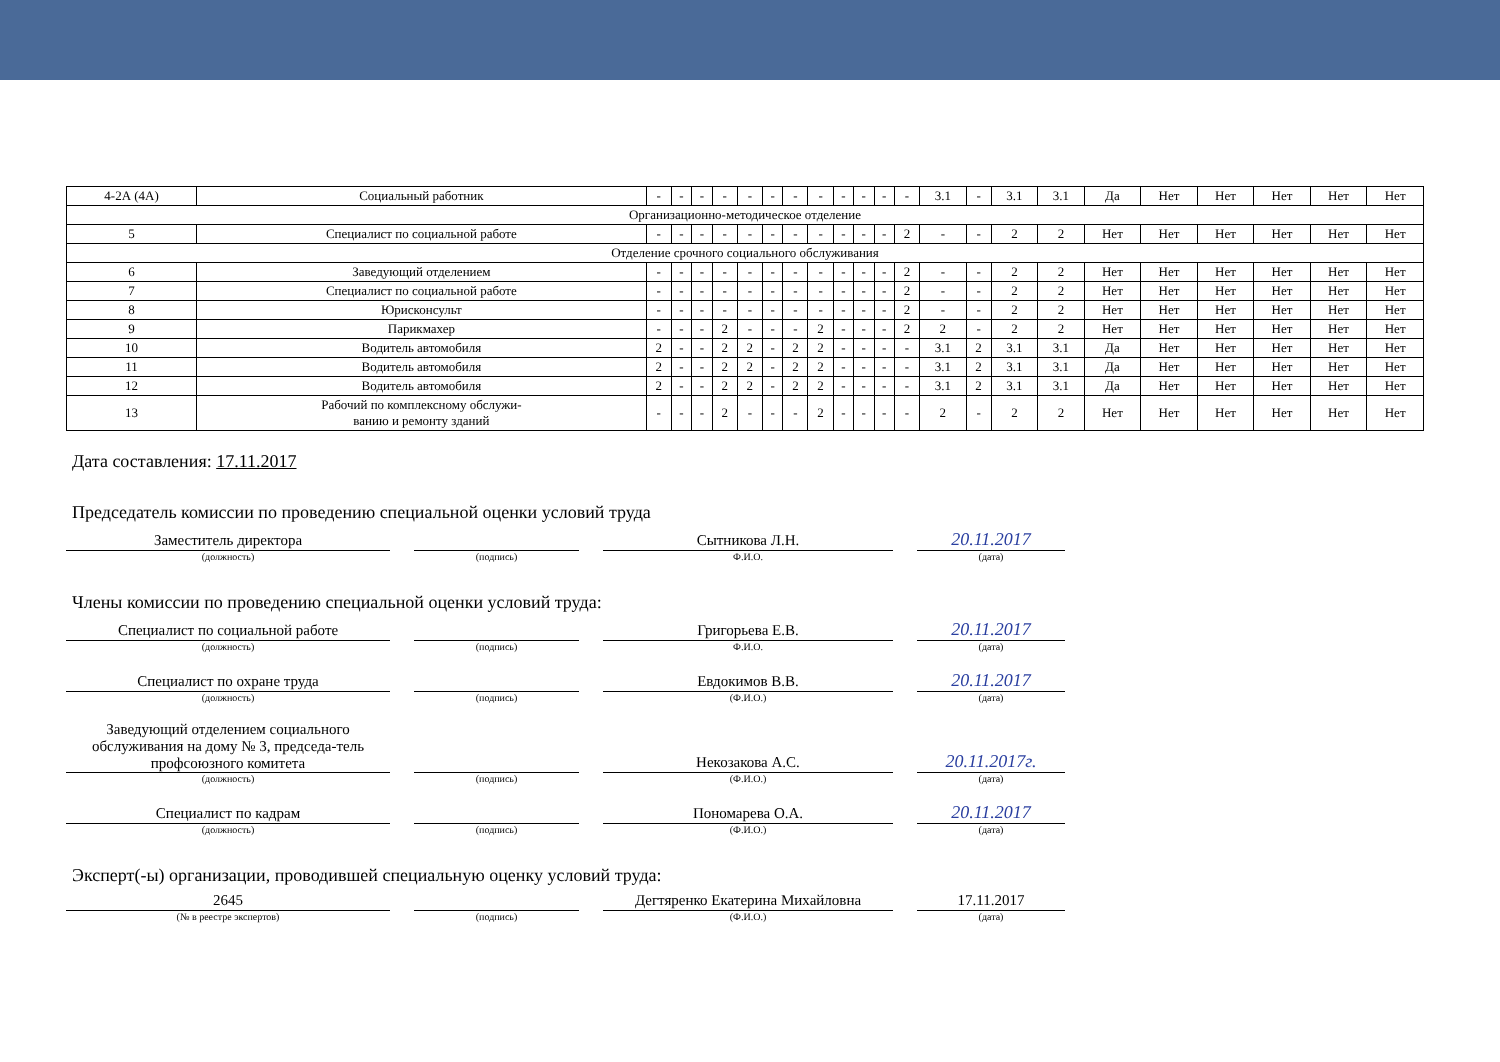| 4-2А (4А) | Социальный работник | - | - | - | - | - | - | - | - | - | - | - | - | 3.1 | - | 3.1 | 3.1 | Да | Нет | Нет | Нет | Нет | Нет |
| Организационно-методическое отделение | | | | | | | | | | | | | | | | | | | | | | | |
| 5 | Специалист по социальной работе | - | - | - | - | - | - | - | - | - | - | - | 2 | - | - | 2 | 2 | Нет | Нет | Нет | Нет | Нет | Нет |
| Отделение срочного социального обслуживания | | | | | | | | | | | | | | | | | | | | | | | |
| 6 | Заведующий отделением | - | - | - | - | - | - | - | - | - | - | - | 2 | - | - | 2 | 2 | Нет | Нет | Нет | Нет | Нет | Нет |
| 7 | Специалист по социальной работе | - | - | - | - | - | - | - | - | - | - | - | 2 | - | - | 2 | 2 | Нет | Нет | Нет | Нет | Нет | Нет |
| 8 | Юрисконсульт | - | - | - | - | - | - | - | - | - | - | - | 2 | - | - | 2 | 2 | Нет | Нет | Нет | Нет | Нет | Нет |
| 9 | Парикмахер | - | - | - | 2 | - | - | - | 2 | - | - | - | 2 | 2 | - | 2 | 2 | Нет | Нет | Нет | Нет | Нет | Нет |
| 10 | Водитель автомобиля | 2 | - | - | 2 | 2 | - | 2 | 2 | - | - | - | - | 3.1 | 2 | 3.1 | 3.1 | Да | Нет | Нет | Нет | Нет | Нет |
| 11 | Водитель автомобиля | 2 | - | - | 2 | 2 | - | 2 | 2 | - | - | - | - | 3.1 | 2 | 3.1 | 3.1 | Да | Нет | Нет | Нет | Нет | Нет |
| 12 | Водитель автомобиля | 2 | - | - | 2 | 2 | - | 2 | 2 | - | - | - | - | 3.1 | 2 | 3.1 | 3.1 | Да | Нет | Нет | Нет | Нет | Нет |
| 13 | Рабочий по комплексному обслужи- ванию и ремонту зданий | - | - | - | 2 | - | - | - | 2 | - | - | - | - | 2 | - | 2 | 2 | Нет | Нет | Нет | Нет | Нет | Нет |
Дата составления: 17.11.2017
Председатель комиссии по проведению специальной оценки условий труда
Заместитель директора
(должность)
(подпись)
Сытникова Л.Н.
Ф.И.О.
20.11.2017
(дата)
Члены комиссии по проведению специальной оценки условий труда:
Специалист по социальной работе
(должность)
(подпись)
Григорьева Е.В.
Ф.И.О.
20.11.2017
(дата)
Специалист по охране труда
(должность)
(подпись)
Евдокимов В.В.
(Ф.И.О.)
20.11.2017
(дата)
Заведующий отделением социального обслуживания на дому № 3, председа-тель профсоюзного комитета
(должность)
(подпись)
Некозакова А.С.
(Ф.И.О.)
20.11.2017г.
(дата)
Специалист по кадрам
(должность)
(подпись)
Пономарева О.А.
(Ф.И.О.)
20.11.2017
(дата)
Эксперт(-ы) организации, проводившей специальную оценку условий труда:
2645
(№ в реестре экспертов)
(подпись)
Дегтяренко Екатерина Михайловна
(Ф.И.О.)
17.11.2017
(дата)